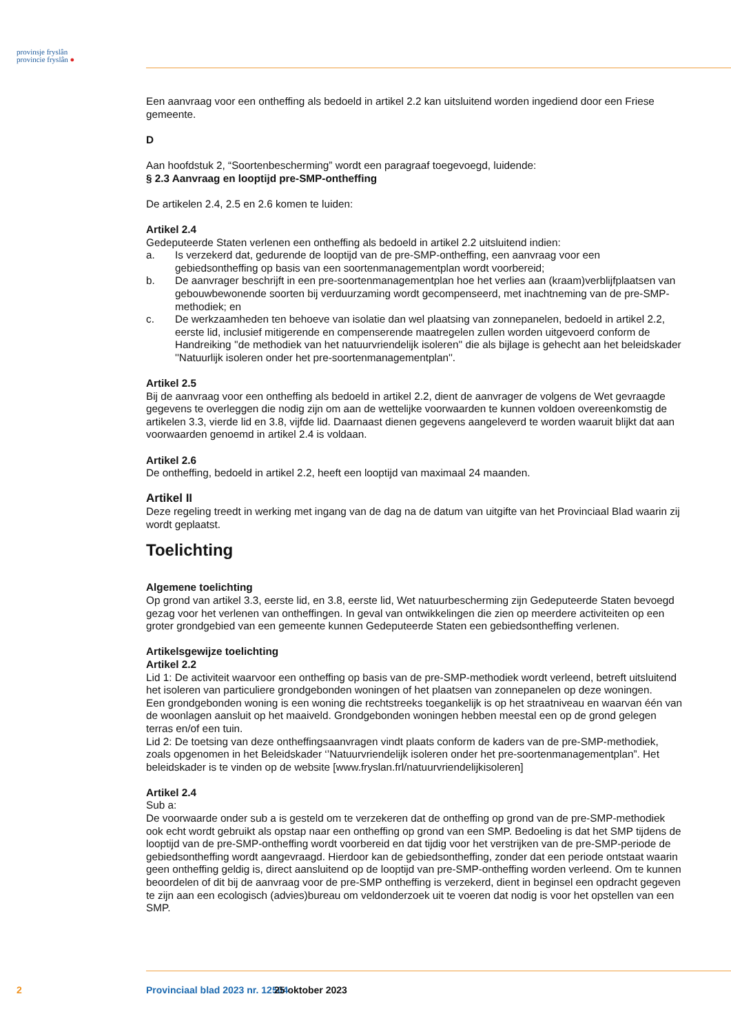provinsje fryslân
provincie fryslân ●
Een aanvraag voor een ontheffing als bedoeld in artikel 2.2 kan uitsluitend worden ingediend door een Friese gemeente.
D
Aan hoofdstuk 2, “Soortenbescherming” wordt een paragraaf toegevoegd, luidende:
§ 2.3 Aanvraag en looptijd pre-SMP-ontheffing
De artikelen 2.4, 2.5 en 2.6 komen te luiden:
Artikel 2.4
Gedeputeerde Staten verlenen een ontheffing als bedoeld in artikel 2.2 uitsluitend indien:
a. Is verzekerd dat, gedurende de looptijd van de pre-SMP-ontheffing, een aanvraag voor een gebiedsontheffing op basis van een soortenmanagementplan wordt voorbereid;
b. De aanvrager beschrijft in een pre-soortenmanagementplan hoe het verlies aan (kraam)verblijfplaatsen van gebouwbewonende soorten bij verduurzaming wordt gecompenseerd, met inachtneming van de pre-SMP-methodiek; en
c. De werkzaamheden ten behoeve van isolatie dan wel plaatsing van zonnepanelen, bedoeld in artikel 2.2, eerste lid, inclusief mitigerende en compenserende maatregelen zullen worden uitgevoerd conform de Handreiking ''de methodiek van het natuurvriendelijk isoleren'' die als bijlage is gehecht aan het beleidskader ''Natuurlijk isoleren onder het pre-soortenmanagementplan''.
Artikel 2.5
Bij de aanvraag voor een ontheffing als bedoeld in artikel 2.2, dient de aanvrager de volgens de Wet gevraagde gegevens te overleggen die nodig zijn om aan de wettelijke voorwaarden te kunnen voldoen overeenkomstig de artikelen 3.3, vierde lid en 3.8, vijfde lid. Daarnaast dienen gegevens aangeleverd te worden waaruit blijkt dat aan voorwaarden genoemd in artikel 2.4 is voldaan.
Artikel 2.6
De ontheffing, bedoeld in artikel 2.2, heeft een looptijd van maximaal 24 maanden.
Artikel II
Deze regeling treedt in werking met ingang van de dag na de datum van uitgifte van het Provinciaal Blad waarin zij wordt geplaatst.
Toelichting
Algemene toelichting
Op grond van artikel 3.3, eerste lid, en 3.8, eerste lid, Wet natuurbescherming zijn Gedeputeerde Staten bevoegd gezag voor het verlenen van ontheffingen. In geval van ontwikkelingen die zien op meerdere activiteiten op een groter grondgebied van een gemeente kunnen Gedeputeerde Staten een gebiedsontheffing verlenen.
Artikelsgewijze toelichting
Artikel 2.2
Lid 1: De activiteit waarvoor een ontheffing op basis van de pre-SMP-methodiek wordt verleend, betreft uitsluitend het isoleren van particuliere grondgebonden woningen of het plaatsen van zonnepanelen op deze woningen.
Een grondgebonden woning is een woning die rechtstreeks toegankelijk is op het straatniveau en waarvan één van de woonlagen aansluit op het maaiveld. Grondgebonden woningen hebben meestal een op de grond gelegen terras en/of een tuin.
Lid 2: De toetsing van deze ontheffingsaanvragen vindt plaats conform de kaders van de pre-SMP-methodiek, zoals opgenomen in het Beleidskader ‘’Natuurvriendelijk isoleren onder het pre-soortenmanagementplan”. Het beleidskader is te vinden op de website [www.fryslan.frl/natuurvriendelijkisoleren]
Artikel 2.4
Sub a:
De voorwaarde onder sub a is gesteld om te verzekeren dat de ontheffing op grond van de pre-SMP-methodiek ook echt wordt gebruikt als opstap naar een ontheffing op grond van een SMP. Bedoeling is dat het SMP tijdens de looptijd van de pre-SMP-ontheffing wordt voorbereid en dat tijdig voor het verstrijken van de pre-SMP-periode de gebiedsontheffing wordt aangevraagd. Hierdoor kan de gebiedsontheffing, zonder dat een periode ontstaat waarin geen ontheffing geldig is, direct aansluitend op de looptijd van pre-SMP-ontheffing worden verleend. Om te kunnen beoordelen of dit bij de aanvraag voor de pre-SMP ontheffing is verzekerd, dient in beginsel een opdracht gegeven te zijn aan een ecologisch (advies)bureau om veldonderzoek uit te voeren dat nodig is voor het opstellen van een SMP.
2 Provinciaal blad 2023 nr. 12504 25 oktober 2023